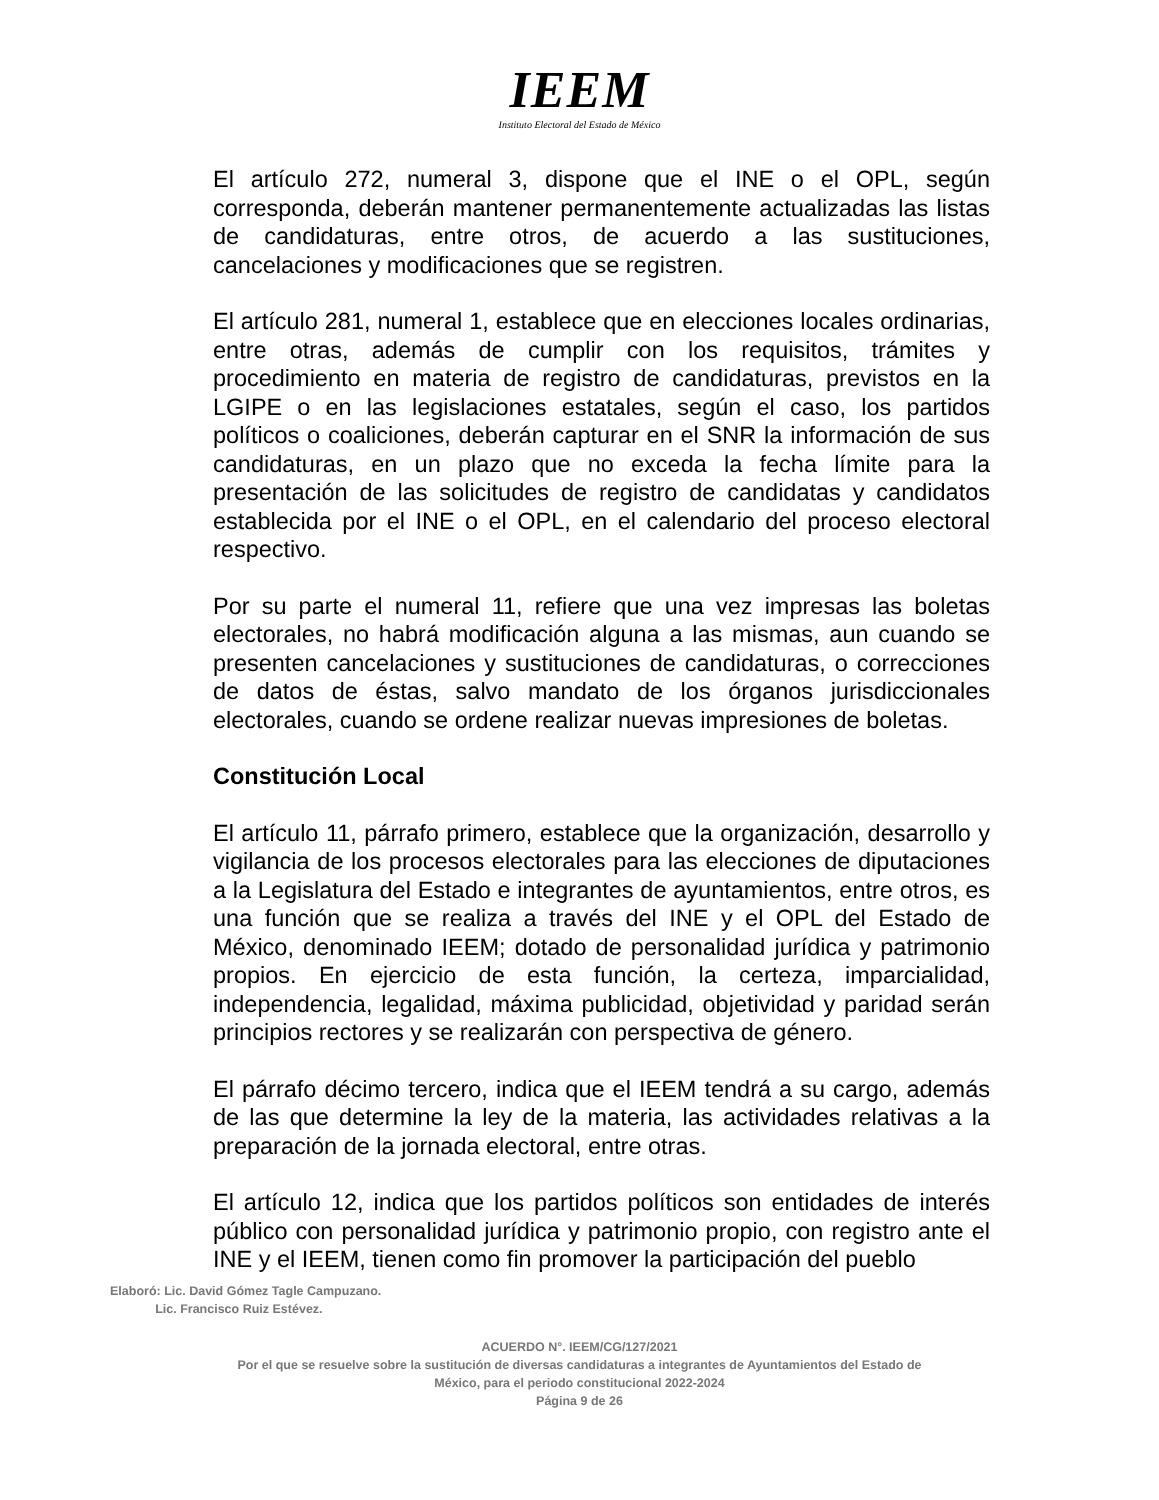IEEM
Instituto Electoral del Estado de México
El artículo 272, numeral 3, dispone que el INE o el OPL, según corresponda, deberán mantener permanentemente actualizadas las listas de candidaturas, entre otros, de acuerdo a las sustituciones, cancelaciones y modificaciones que se registren.
El artículo 281, numeral 1, establece que en elecciones locales ordinarias, entre otras, además de cumplir con los requisitos, trámites y procedimiento en materia de registro de candidaturas, previstos en la LGIPE o en las legislaciones estatales, según el caso, los partidos políticos o coaliciones, deberán capturar en el SNR la información de sus candidaturas, en un plazo que no exceda la fecha límite para la presentación de las solicitudes de registro de candidatas y candidatos establecida por el INE o el OPL, en el calendario del proceso electoral respectivo.
Por su parte el numeral 11, refiere que una vez impresas las boletas electorales, no habrá modificación alguna a las mismas, aun cuando se presenten cancelaciones y sustituciones de candidaturas, o correcciones de datos de éstas, salvo mandato de los órganos jurisdiccionales electorales, cuando se ordene realizar nuevas impresiones de boletas.
Constitución Local
El artículo 11, párrafo primero, establece que la organización, desarrollo y vigilancia de los procesos electorales para las elecciones de diputaciones a la Legislatura del Estado e integrantes de ayuntamientos, entre otros, es una función que se realiza a través del INE y el OPL del Estado de México, denominado IEEM; dotado de personalidad jurídica y patrimonio propios. En ejercicio de esta función, la certeza, imparcialidad, independencia, legalidad, máxima publicidad, objetividad y paridad serán principios rectores y se realizarán con perspectiva de género.
El párrafo décimo tercero, indica que el IEEM tendrá a su cargo, además de las que determine la ley de la materia, las actividades relativas a la preparación de la jornada electoral, entre otras.
El artículo 12, indica que los partidos políticos son entidades de interés público con personalidad jurídica y patrimonio propio, con registro ante el INE y el IEEM, tienen como fin promover la participación del pueblo
Elaboró: Lic. David Gómez Tagle Campuzano.
Lic. Francisco Ruiz Estévez.
ACUERDO N°. IEEM/CG/127/2021
Por el que se resuelve sobre la sustitución de diversas candidaturas a integrantes de Ayuntamientos del Estado de
México, para el periodo constitucional 2022-2024
Página 9 de 26